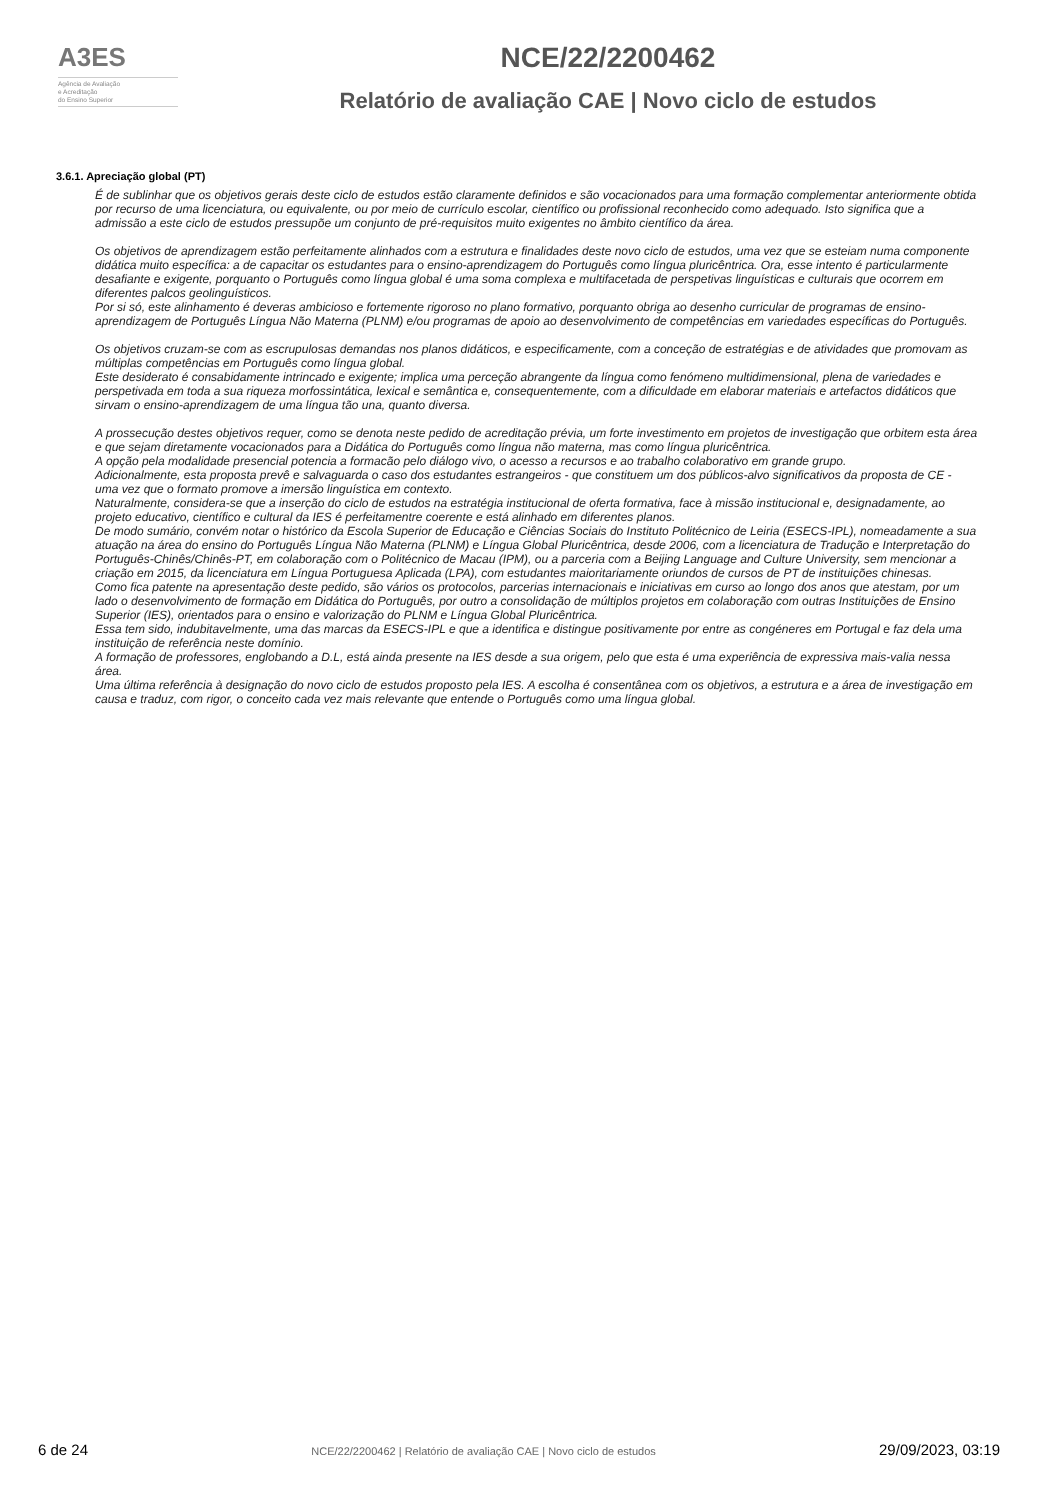A3ES
Agência de Avaliação
e Acreditação
do Ensino Superior
NCE/22/2200462
Relatório de avaliação CAE | Novo ciclo de estudos
3.6.1. Apreciação global (PT)
É de sublinhar que os objetivos gerais deste ciclo de estudos estão claramente definidos e são vocacionados para uma formação complementar anteriormente obtida por recurso de uma licenciatura, ou equivalente, ou por meio de currículo escolar, científico ou profissional reconhecido como adequado. Isto significa que a admissão a este ciclo de estudos pressupõe um conjunto de pré-requisitos muito exigentes no âmbito científico da área.
Os objetivos de aprendizagem estão perfeitamente alinhados com a estrutura e finalidades deste novo ciclo de estudos, uma vez que se esteiam numa componente didática muito específica: a de capacitar os estudantes para o ensino-aprendizagem do Português como língua pluricêntrica. Ora, esse intento é particularmente desafiante e exigente, porquanto o Português como língua global é uma soma complexa e multifacetada de perspetivas linguísticas e culturais que ocorrem em diferentes palcos geolinguísticos.
Por si só, este alinhamento é deveras ambicioso e fortemente rigoroso no plano formativo, porquanto obriga ao desenho curricular de programas de ensino-aprendizagem de Português Língua Não Materna (PLNM) e/ou programas de apoio ao desenvolvimento de competências em variedades específicas do Português.
Os objetivos cruzam-se com as escrupulosas demandas nos planos didáticos, e especificamente, com a conceção de estratégias e de atividades que promovam as múltiplas competências em Português como língua global.
Este desiderato é consabidamente intrincado e exigente; implica uma perceção abrangente da língua como fenómeno multidimensional, plena de variedades e perspetivada em toda a sua riqueza morfossintática, lexical e semântica e, consequentemente, com a dificuldade em elaborar materiais e artefactos didáticos que sirvam o ensino-aprendizagem de uma língua tão una, quanto diversa.
A prossecução destes objetivos requer, como se denota neste pedido de acreditação prévia, um forte investimento em projetos de investigação que orbitem esta área e que sejam diretamente vocacionados para a Didática do Português como língua não materna, mas como língua pluricêntrica.
A opção pela modalidade presencial potencia a formacão pelo diálogo vivo, o acesso a recursos e ao trabalho colaborativo em grande grupo.
Adicionalmente, esta proposta prevê e salvaguarda o caso dos estudantes estrangeiros - que constituem um dos públicos-alvo significativos da proposta de CE - uma vez que o formato promove a imersão linguística em contexto.
Naturalmente, considera-se que a inserção do ciclo de estudos na estratégia institucional de oferta formativa, face à missão institucional e, designadamente, ao projeto educativo, científico e cultural da IES é perfeitamentre coerente e está alinhado em diferentes planos.
De modo sumário, convém notar o histórico da Escola Superior de Educação e Ciências Sociais do Instituto Politécnico de Leiria (ESECS-IPL), nomeadamente a sua atuação na área do ensino do Português Língua Não Materna (PLNM) e Língua Global Pluricêntrica, desde 2006, com a licenciatura de Tradução e Interpretação do Português-Chinês/Chinês-PT, em colaboração com o Politécnico de Macau (IPM), ou a parceria com a Beijing Language and Culture University, sem mencionar a criação em 2015, da licenciatura em Língua Portuguesa Aplicada (LPA), com estudantes maioritariamente oriundos de cursos de PT de instituições chinesas.
Como fica patente na apresentação deste pedido, são vários os protocolos, parcerias internacionais e iniciativas em curso ao longo dos anos que atestam, por um lado o desenvolvimento de formação em Didática do Português, por outro a consolidação de múltiplos projetos em colaboração com outras Instituições de Ensino Superior (IES), orientados para o ensino e valorização do PLNM e Língua Global Pluricêntrica.
Essa tem sido, indubitavelmente, uma das marcas da ESECS-IPL e que a identifica e distingue positivamente por entre as congéneres em Portugal e faz dela uma instituição de referência neste domínio.
A formação de professores, englobando a D.L, está ainda presente na IES desde a sua origem, pelo que esta é uma experiência de expressiva mais-valia nessa área.
Uma última referência à designação do novo ciclo de estudos proposto pela IES. A escolha é consentânea com os objetivos, a estrutura e a área de investigação em causa e traduz, com rigor, o conceito cada vez mais relevante que entende o Português como uma língua global.
6 de 24 NCE/22/2200462 | Relatório de avaliação CAE | Novo ciclo de estudos 29/09/2023, 03:19